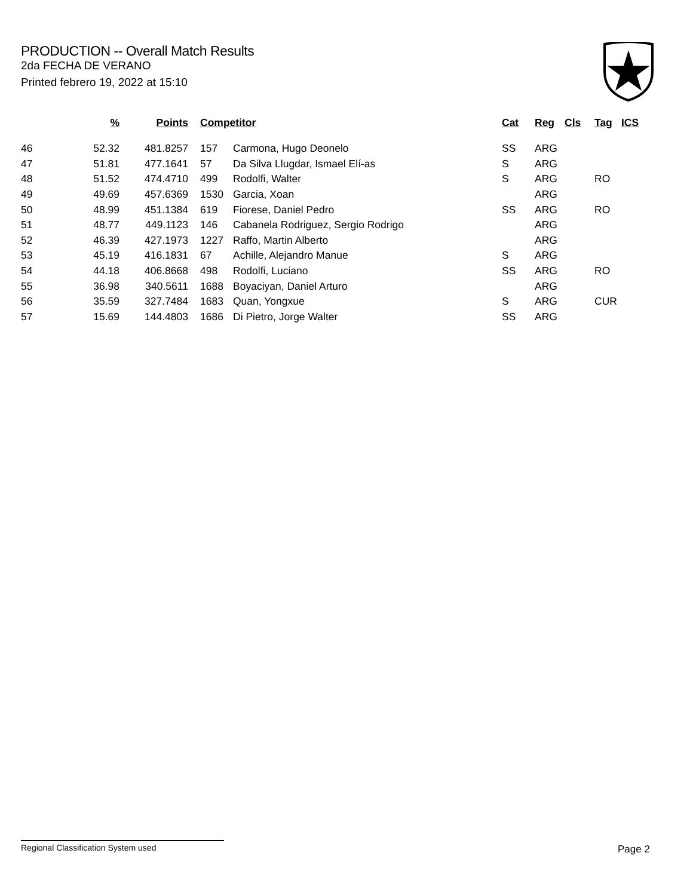PRODUCTION -- Overall Match Results
2da FECHA DE VERANO
Printed febrero 19, 2022 at 15:10
| | % | Points | | Competitor | | Cat | Reg | Cls | Tag | ICS |
| --- | --- | --- | --- | --- | --- | --- | --- | --- | --- | --- |
| 46 | 52.32 | 481.8257 | | 157 | Carmona, Hugo Deonelo | SS | ARG | | | |
| 47 | 51.81 | 477.1641 | | 57 | Da Silva Llugdar, Ismael Elí-as | S | ARG | | | |
| 48 | 51.52 | 474.4710 | | 499 | Rodolfi, Walter | S | ARG | | RO | |
| 49 | 49.69 | 457.6369 | | 1530 | Garcia, Xoan | | ARG | | | |
| 50 | 48.99 | 451.1384 | | 619 | Fiorese, Daniel Pedro | SS | ARG | | RO | |
| 51 | 48.77 | 449.1123 | | 146 | Cabanela Rodriguez, Sergio Rodrigo | | ARG | | | |
| 52 | 46.39 | 427.1973 | | 1227 | Raffo, Martin Alberto | | ARG | | | |
| 53 | 45.19 | 416.1831 | | 67 | Achille, Alejandro Manue | S | ARG | | | |
| 54 | 44.18 | 406.8668 | | 498 | Rodolfi, Luciano | SS | ARG | | RO | |
| 55 | 36.98 | 340.5611 | | 1688 | Boyaciyan, Daniel Arturo | | ARG | | | |
| 56 | 35.59 | 327.7484 | | 1683 | Quan, Yongxue | S | ARG | | CUR | |
| 57 | 15.69 | 144.4803 | | 1686 | Di Pietro, Jorge Walter | SS | ARG | | | |
Regional Classification System used Page 2